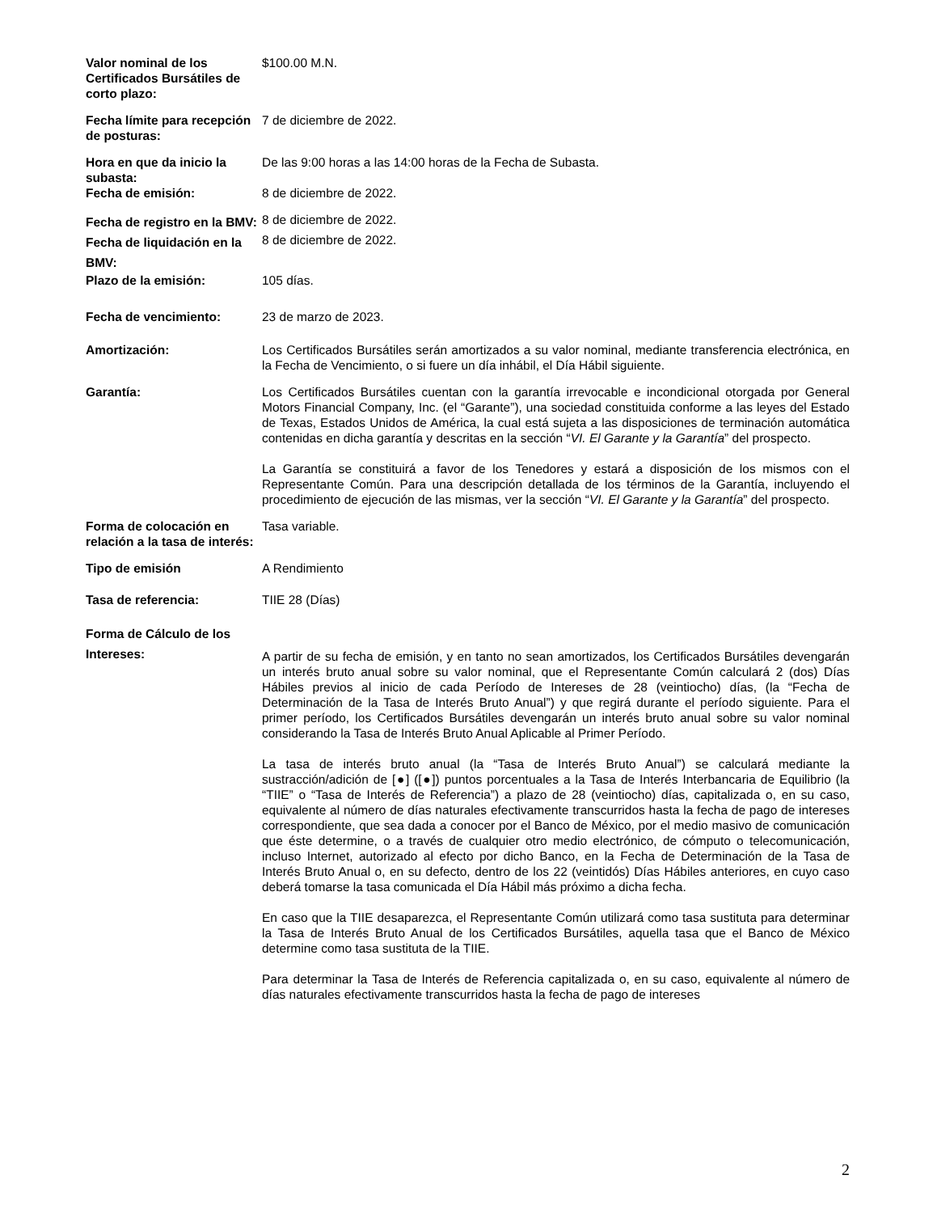| Valor nominal de los Certificados Bursátiles de corto plazo: | $100.00 M.N. |
| Fecha límite para recepción de posturas: | 7 de diciembre de 2022. |
| Hora en que da inicio la subasta: | De las 9:00 horas a las 14:00 horas de la Fecha de Subasta. |
| Fecha de emisión: | 8 de diciembre de 2022. |
| Fecha de registro en la BMV: | 8 de diciembre de 2022. |
| Fecha de liquidación en la BMV: | 8 de diciembre de 2022. |
| Plazo de la emisión: | 105 días. |
| Fecha de vencimiento: | 23 de marzo de 2023. |
| Amortización: | Los Certificados Bursátiles serán amortizados a su valor nominal, mediante transferencia electrónica, en la Fecha de Vencimiento, o si fuere un día inhábil, el Día Hábil siguiente. |
| Garantía: | Los Certificados Bursátiles cuentan con la garantía irrevocable e incondicional otorgada por General Motors Financial Company, Inc. (el “Garante”), una sociedad constituida conforme a las leyes del Estado de Texas, Estados Unidos de América, la cual está sujeta a las disposiciones de terminación automática contenidas en dicha garantía y descritas en la sección “ VI. El Garante y la Garantía ” del prospecto. La Garantía se constituirá a favor de los Tenedores y estará a disposición de los mismos con el Representante Común. Para una descripción detallada de los términos de la Garantía, incluyendo el procedimiento de ejecución de las mismas, ver la sección “ VI. El Garante y la Garantía ” del prospecto. |
| Forma de colocación en relación a la tasa de interés: | Tasa variable. |
| Tipo de emisión | A Rendimiento |
| Tasa de referencia: | TIIE 28 (Días) |
| Forma de Cálculo de los Intereses: | A partir de su fecha de emisión, y en tanto no sean amortizados, los Certificados Bursátiles devengarán un interés bruto anual sobre su valor nominal, que el Representante Común calculará 2 (dos) Días Hábiles previos al inicio de cada Período de Intereses de 28 (veintiocho) días, (la “Fecha de Determinación de la Tasa de Interés Bruto Anual”) y que regirá durante el período siguiente. Para el primer período, los Certificados Bursátiles devengarán un interés bruto anual sobre su valor nominal considerando la Tasa de Interés Bruto Anual Aplicable al Primer Período. La tasa de interés bruto anual (la “Tasa de Interés Bruto Anual”) se calculará mediante la sustracción/adición de [●] ([●]) puntos porcentuales a la Tasa de Interés Interbancaria de Equilibrio (la “TIIE” o “Tasa de Interés de Referencia”) a plazo de 28 (veintiocho) días, capitalizada o, en su caso, equivalente al número de días naturales efectivamente transcurridos hasta la fecha de pago de intereses correspondiente, que sea dada a conocer por el Banco de México, por el medio masivo de comunicación que éste determine, o a través de cualquier otro medio electrónico, de cómputo o telecomunicación, incluso Internet, autorizado al efecto por dicho Banco, en la Fecha de Determinación de la Tasa de Interés Bruto Anual o, en su defecto, dentro de los 22 (veintidós) Días Hábiles anteriores, en cuyo caso deberá tomarse la tasa comunicada el Día Hábil más próximo a dicha fecha. En caso que la TIIE desaparezca, el Representante Común utilizará como tasa sustituta para determinar la Tasa de Interés Bruto Anual de los Certificados Bursátiles, aquella tasa que el Banco de México determine como tasa sustituta de la TIIE. Para determinar la Tasa de Interés de Referencia capitalizada o, en su caso, equivalente al número de días naturales efectivamente transcurridos hasta la fecha de pago de intereses |
2